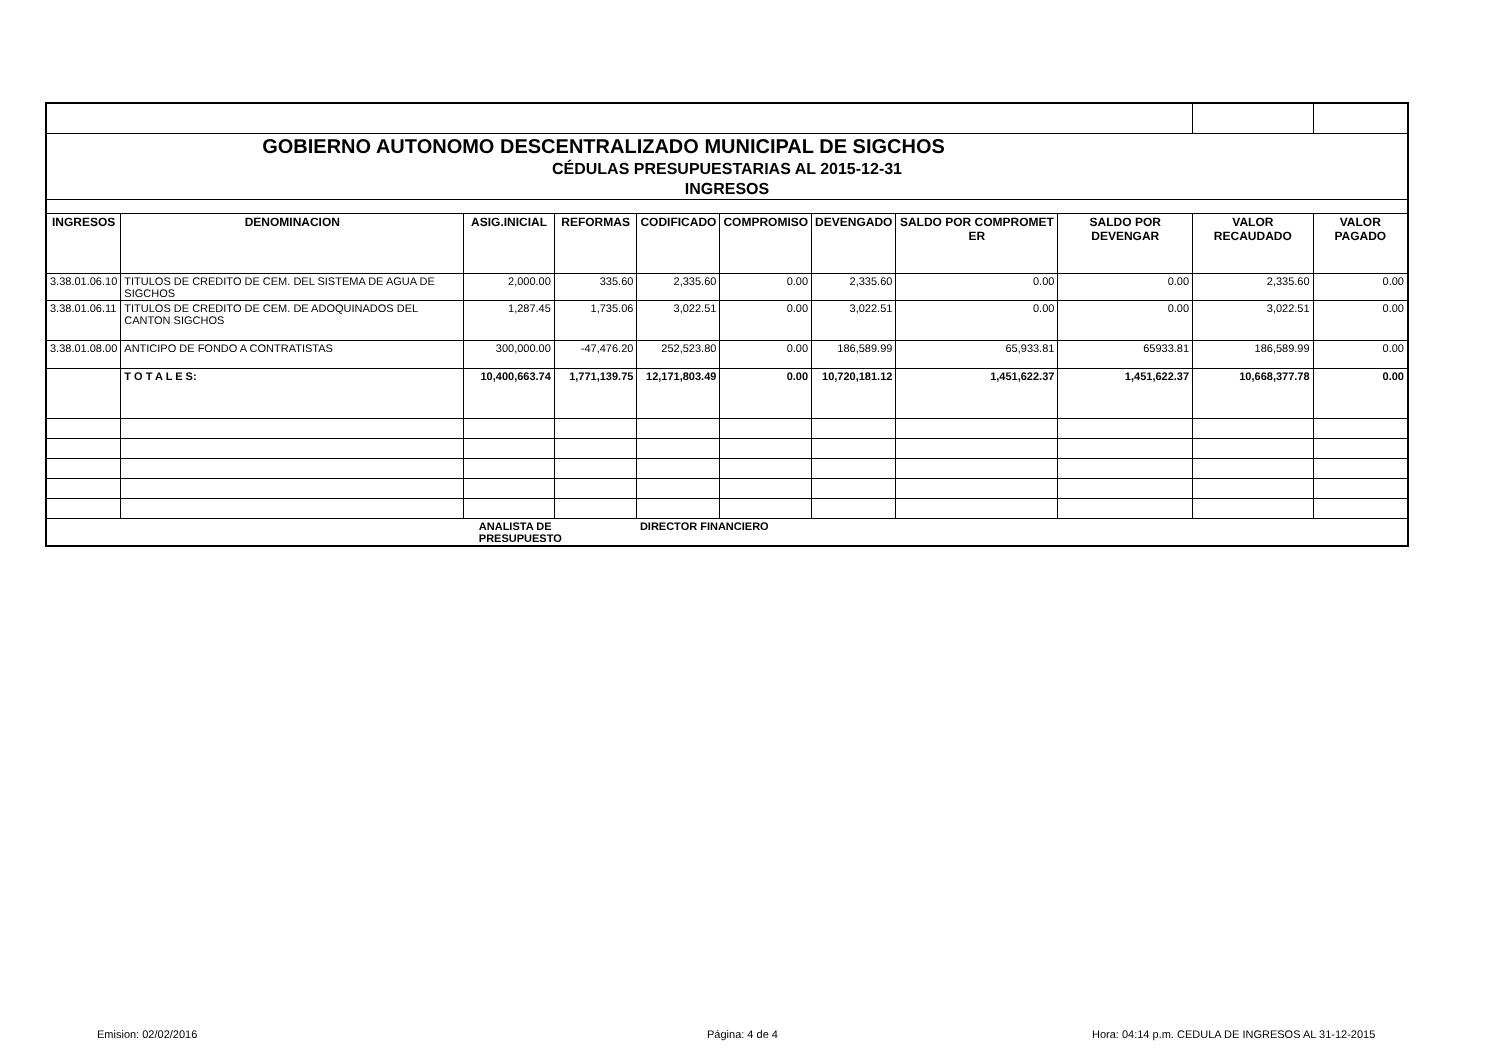| GOBIERNO AUTONOMO DESCENTRALIZADO MUNICIPAL DE SIGCHOS | | | | | | | | | | |
| CÉDULAS PRESUPUESTARIAS AL 2015-12-31 | | | | | | | | | | |
| INGRESOS | | | | | | | | | | |
| INGRESOS | DENOMINACION | ASIG.INICIAL | REFORMAS | CODIFICADO | COMPROMISO | DEVENGADO | SALDO POR COMPROMET ER | SALDO POR DEVENGAR | VALOR RECAUDADO | VALOR PAGADO |
| 3.38.01.06.10 | TITULOS DE CREDITO DE CEM. DEL SISTEMA DE AGUA DE SIGCHOS | 2,000.00 | 335.60 | 2,335.60 | 0.00 | 2,335.60 | 0.00 | 0.00 | 2,335.60 | 0.00 |
| 3.38.01.06.11 | TITULOS DE CREDITO DE CEM. DE ADOQUINADOS DEL CANTON SIGCHOS | 1,287.45 | 1,735.06 | 3,022.51 | 0.00 | 3,022.51 | 0.00 | 0.00 | 3,022.51 | 0.00 |
| 3.38.01.08.00 | ANTICIPO DE FONDO A CONTRATISTAS | 300,000.00 | -47,476.20 | 252,523.80 | 0.00 | 186,589.99 | 65,933.81 | 65933.81 | 186,589.99 | 0.00 |
| | T O T A L E S: | 10,400,663.74 | 1,771,139.75 | 12,171,803.49 | 0.00 | 10,720,181.12 | 1,451,622.37 | 1,451,622.37 | 10,668,377.78 | 0.00 |
| | | ANALISTA DE PRESUPUESTO | | DIRECTOR FINANCIERO | | | | | | |
Emision: 02/02/2016 Página: 4 de 4
Hora: 04:14 p.m. CEDULA DE INGRESOS AL 31-12-2015